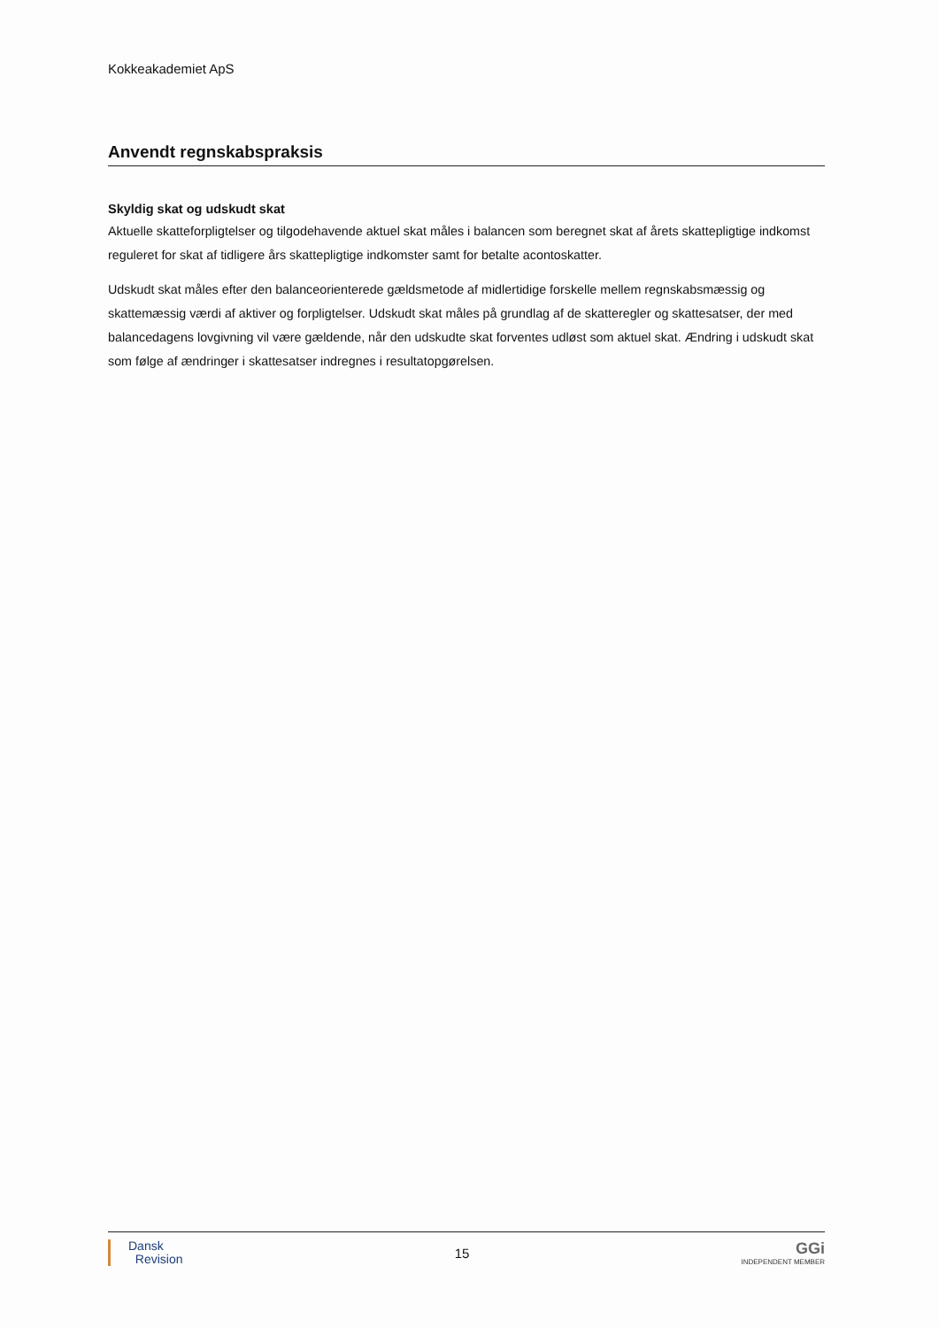Kokkeakademiet ApS
Anvendt regnskabspraksis
Skyldig skat og udskudt skat
Aktuelle skatteforpligtelser og tilgodehavende aktuel skat måles i balancen som beregnet skat af årets skattepligtige indkomst reguleret for skat af tidligere års skattepligtige indkomster samt for betalte acontoskatter.
Udskudt skat måles efter den balanceorienterede gældsmetode af midlertidige forskelle mellem regnskabsmæssig og skattemæssig værdi af aktiver og forpligtelser. Udskudt skat måles på grundlag af de skatteregler og skattesatser, der med balancedagens lovgivning vil være gældende, når den udskudte skat forventes udløst som aktuel skat. Ændring i udskudt skat som følge af ændringer i skattesatser indregnes i resultatopgørelsen.
Dansk
Revision
15
GGi
INDEPENDENT MEMBER